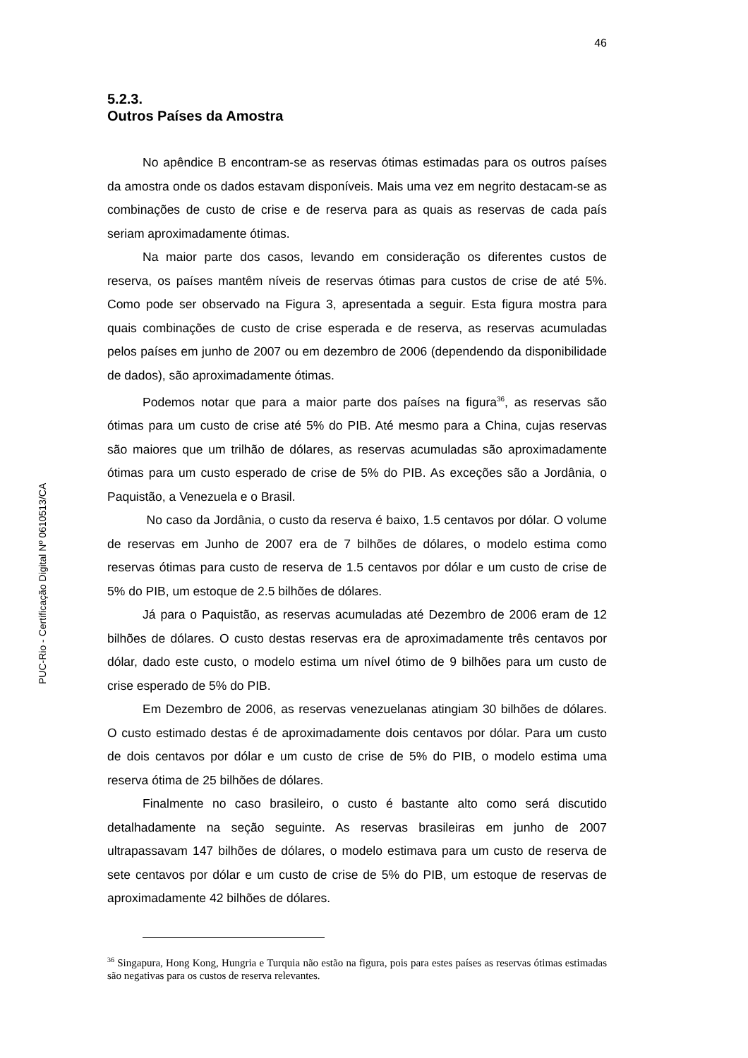46
PUC-Rio - Certificação Digital Nº 0610513/CA
5.2.3.
Outros Países da Amostra
No apêndice B encontram-se as reservas ótimas estimadas para os outros países da amostra onde os dados estavam disponíveis. Mais uma vez em negrito destacam-se as combinações de custo de crise e de reserva para as quais as reservas de cada país seriam aproximadamente ótimas.
Na maior parte dos casos, levando em consideração os diferentes custos de reserva, os países mantêm níveis de reservas ótimas para custos de crise de até 5%. Como pode ser observado na Figura 3, apresentada a seguir. Esta figura mostra para quais combinações de custo de crise esperada e de reserva, as reservas acumuladas pelos países em junho de 2007 ou em dezembro de 2006 (dependendo da disponibilidade de dados), são aproximadamente ótimas.
Podemos notar que para a maior parte dos países na figura<sup>36</sup>, as reservas são ótimas para um custo de crise até 5% do PIB. Até mesmo para a China, cujas reservas são maiores que um trilhão de dólares, as reservas acumuladas são aproximadamente ótimas para um custo esperado de crise de 5% do PIB. As exceções são a Jordânia, o Paquistão, a Venezuela e o Brasil.
No caso da Jordânia, o custo da reserva é baixo, 1.5 centavos por dólar. O volume de reservas em Junho de 2007 era de 7 bilhões de dólares, o modelo estima como reservas ótimas para custo de reserva de 1.5 centavos por dólar e um custo de crise de 5% do PIB, um estoque de 2.5 bilhões de dólares.
Já para o Paquistão, as reservas acumuladas até Dezembro de 2006 eram de 12 bilhões de dólares. O custo destas reservas era de aproximadamente três centavos por dólar, dado este custo, o modelo estima um nível ótimo de 9 bilhões para um custo de crise esperado de 5% do PIB.
Em Dezembro de 2006, as reservas venezuelanas atingiam 30 bilhões de dólares. O custo estimado destas é de aproximadamente dois centavos por dólar. Para um custo de dois centavos por dólar e um custo de crise de 5% do PIB, o modelo estima uma reserva ótima de 25 bilhões de dólares.
Finalmente no caso brasileiro, o custo é bastante alto como será discutido detalhadamente na seção seguinte. As reservas brasileiras em junho de 2007 ultrapassavam 147 bilhões de dólares, o modelo estimava para um custo de reserva de sete centavos por dólar e um custo de crise de 5% do PIB, um estoque de reservas de aproximadamente 42 bilhões de dólares.
<sup>36</sup> Singapura, Hong Kong, Hungria e Turquia não estão na figura, pois para estes países as reservas ótimas estimadas são negativas para os custos de reserva relevantes.